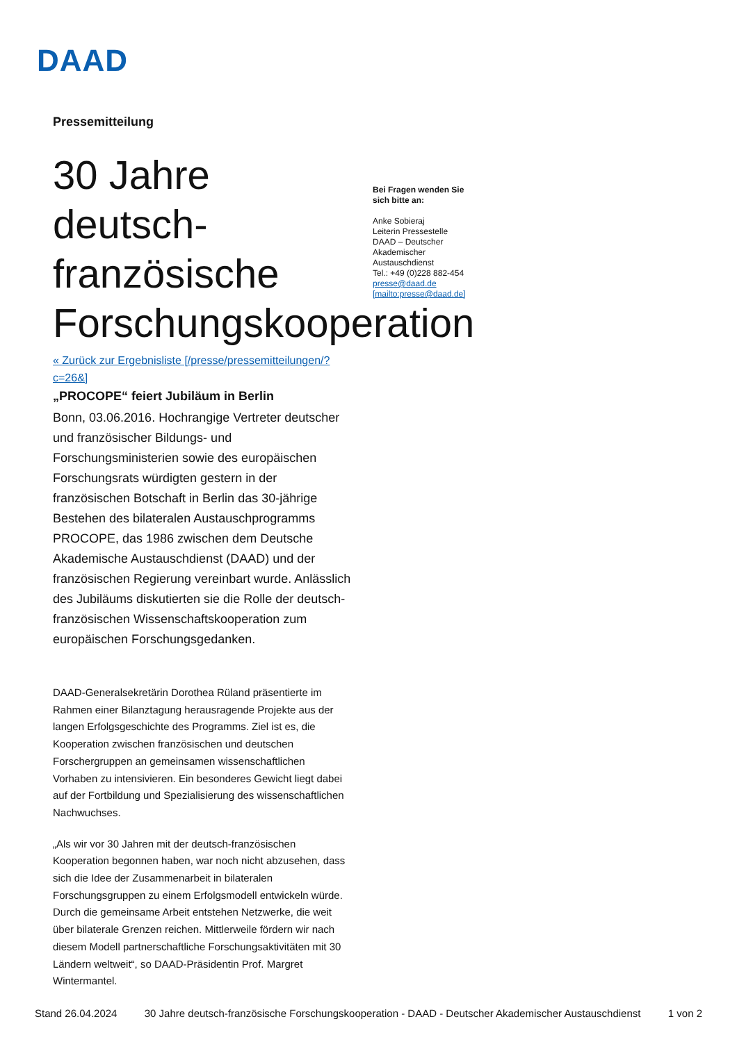DAAD
Pressemitteilung
30 Jahre deutsch-französische Forschungskooperation
Bei Fragen wenden Sie sich bitte an:
Anke Sobieraj
Leiterin Pressestelle
DAAD – Deutscher Akademischer Austauschdienst
Tel.: +49 (0)228 882-454
presse@daad.de
[mailto:presse@daad.de]
« Zurück zur Ergebnisliste [/presse/pressemitteilungen/?c=26&]
„PROCOPE“ feiert Jubiläum in Berlin
Bonn, 03.06.2016. Hochrangige Vertreter deutscher und französischer Bildungs- und Forschungsministerien sowie des europäischen Forschungsrats würdigten gestern in der französischen Botschaft in Berlin das 30-jährige Bestehen des bilateralen Austauschprogramms PROCOPE, das 1986 zwischen dem Deutsche Akademische Austauschdienst (DAAD) und der französischen Regierung vereinbart wurde. Anlässlich des Jubiläums diskutierten sie die Rolle der deutsch-französischen Wissenschaftskooperation zum europäischen Forschungsgedanken.
DAAD-Generalsekretärin Dorothea Rüland präsentierte im Rahmen einer Bilanztagung herausragende Projekte aus der langen Erfolgsgeschichte des Programms. Ziel ist es, die Kooperation zwischen französischen und deutschen Forschergruppen an gemeinsamen wissenschaftlichen Vorhaben zu intensivieren. Ein besonderes Gewicht liegt dabei auf der Fortbildung und Spezialisierung des wissenschaftlichen Nachwuchses.
„Als wir vor 30 Jahren mit der deutsch-französischen Kooperation begonnen haben, war noch nicht abzusehen, dass sich die Idee der Zusammenarbeit in bilateralen Forschungsgruppen zu einem Erfolgsmodell entwickeln würde. Durch die gemeinsame Arbeit entstehen Netzwerke, die weit über bilaterale Grenzen reichen. Mittlerweile fördern wir nach diesem Modell partnerschaftliche Forschungsaktivitäten mit 30 Ländern weltweit“, so DAAD-Präsidentin Prof. Margret Wintermantel.
Stand 26.04.2024 30 Jahre deutsch-französische Forschungskooperation - DAAD - Deutscher Akademischer Austauschdienst 1 von 2